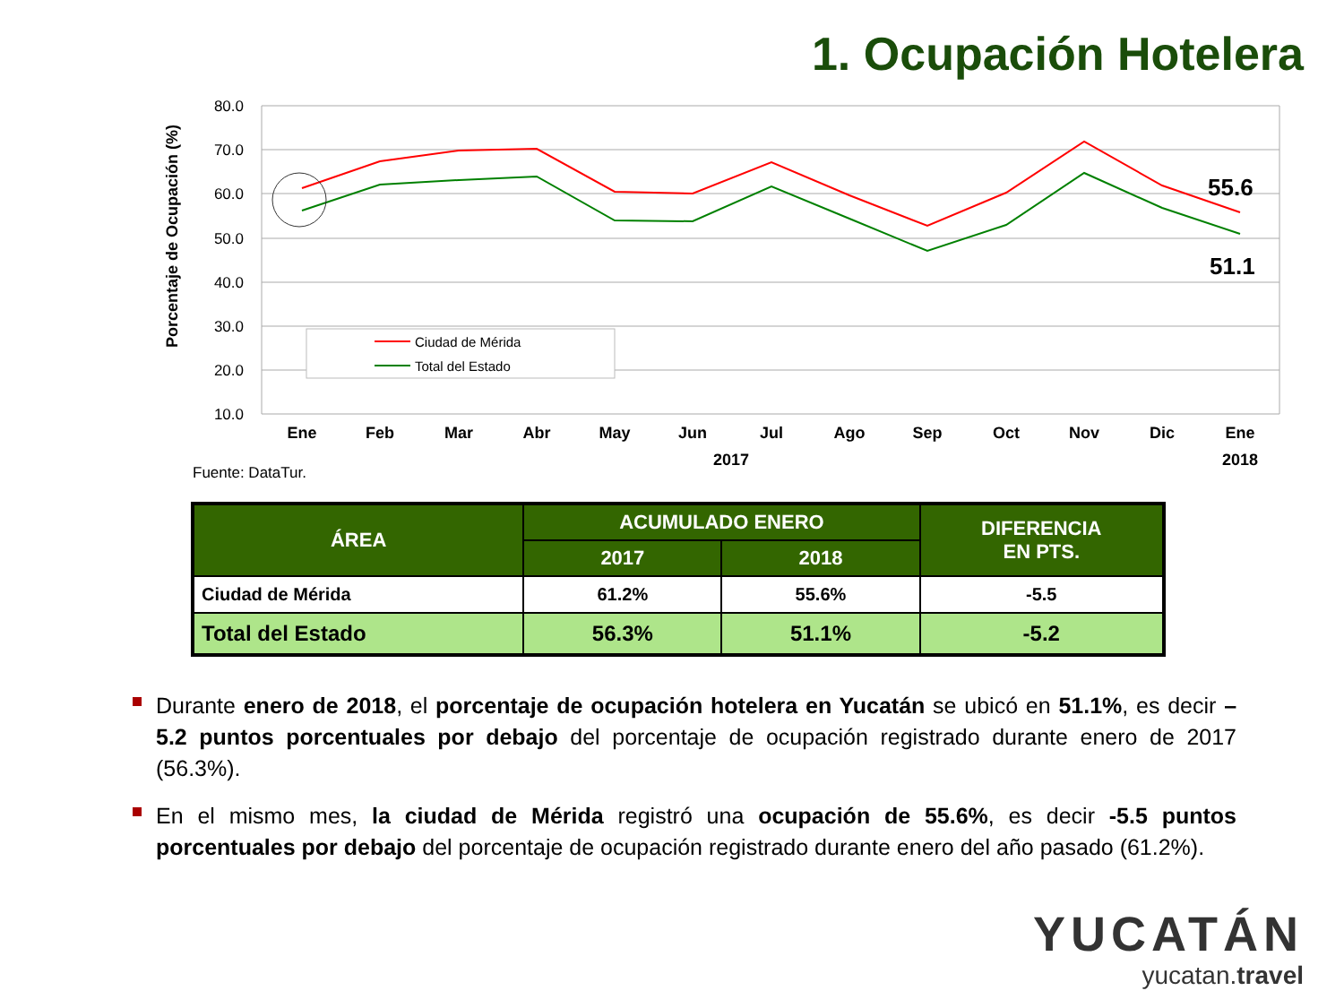1. Ocupación Hotelera
Porcentaje de Ocupación (%)
80.0
70.0
60.0
50.0
40.0
30.0
20.0
10.0
55.6
51.1
Ciudad de Mérida
Total del Estado
Ene
Feb
Mar
Abr
May
Jun
Jul
Ago
Sep
Oct
Nov
Dic
Ene
2017
2018
Fuente: DataTur.
| ÁREA | ACUMULADO ENERO | | DIFERENCIA EN PTS. |
| --- | --- | --- | --- |
| | 2017 | 2018 | |
| Ciudad de Mérida | 61.2% | 55.6% | -5.5 |
| Total del Estado | 56.3% | 51.1% | -5.2 |
Durante enero de 2018, el porcentaje de ocupación hotelera en Yucatán se ubicó en 51.1%, es decir –5.2 puntos porcentuales por debajo del porcentaje de ocupación registrado durante enero de 2017 (56.3%).
En el mismo mes, la ciudad de Mérida registró una ocupación de 55.6%, es decir -5.5 puntos porcentuales por debajo del porcentaje de ocupación registrado durante enero del año pasado (61.2%).
YUCATÁN
yucatan.travel